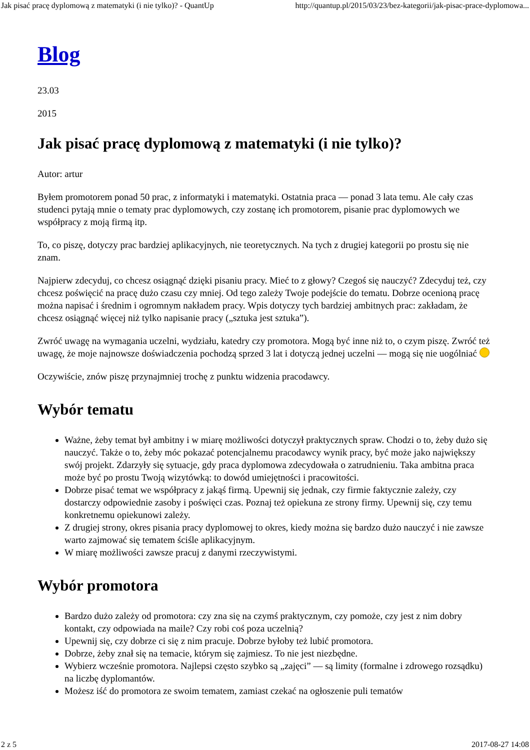Jak pisać pracę dyplomową z matematyki (i nie tylko)? - QuantUp http://quantup.pl/2015/03/23/bez-kategorii/jak-pisac-prace-dyplomowa...
Blog
23.03
2015
Jak pisać pracę dyplomową z matematyki (i nie tylko)?
Autor: artur
Byłem promotorem ponad 50 prac, z informatyki i matematyki. Ostatnia praca — ponad 3 lata temu. Ale cały czas studenci pytają mnie o tematy prac dyplomowych, czy zostanę ich promotorem, pisanie prac dyplomowych we współpracy z moją firmą itp.
To, co piszę, dotyczy prac bardziej aplikacyjnych, nie teoretycznych. Na tych z drugiej kategorii po prostu się nie znam.
Najpierw zdecyduj, co chcesz osiągnąć dzięki pisaniu pracy. Mieć to z głowy? Czegoś się nauczyć? Zdecyduj też, czy chcesz poświęcić na pracę dużo czasu czy mniej. Od tego zależy Twoje podejście do tematu. Dobrze ocenioną pracę można napisać i średnim i ogromnym nakładem pracy. Wpis dotyczy tych bardziej ambitnych prac: zakładam, że chcesz osiągnąć więcej niż tylko napisanie pracy („sztuka jest sztuka”).
Zwróć uwagę na wymagania uczelni, wydziału, katedry czy promotora. Mogą być inne niż to, o czym piszę. Zwróć też uwagę, że moje najnowsze doświadczenia pochodzą sprzed 3 lat i dotyczą jednej uczelni — mogą się nie uogólniać
Oczywiście, znów piszę przynajmniej trochę z punktu widzenia pracodawcy.
Wybór tematu
Ważne, żeby temat był ambitny i w miarę możliwości dotyczył praktycznych spraw. Chodzi o to, żeby dużo się nauczyć. Także o to, żeby móc pokazać potencjalnemu pracodawcy wynik pracy, być może jako największy swój projekt. Zdarzyły się sytuacje, gdy praca dyplomowa zdecydowała o zatrudnieniu. Taka ambitna praca może być po prostu Twoją wizytówką: to dowód umiejętności i pracowitości.
Dobrze pisać temat we współpracy z jakąś firmą. Upewnij się jednak, czy firmie faktycznie zależy, czy dostarczy odpowiednie zasoby i poświęci czas. Poznaj też opiekuna ze strony firmy. Upewnij się, czy temu konkretnemu opiekunowi zależy.
Z drugiej strony, okres pisania pracy dyplomowej to okres, kiedy można się bardzo dużo nauczyć i nie zawsze warto zajmować się tematem ściśle aplikacyjnym.
W miarę możliwości zawsze pracuj z danymi rzeczywistymi.
Wybór promotora
Bardzo dużo zależy od promotora: czy zna się na czymś praktycznym, czy pomoże, czy jest z nim dobry kontakt, czy odpowiada na maile? Czy robi coś poza uczelnią?
Upewnij się, czy dobrze ci się z nim pracuje. Dobrze byłoby też lubić promotora.
Dobrze, żeby znał się na temacie, którym się zajmiesz. To nie jest niezbędne.
Wybierz wcześnie promotora. Najlepsi często szybko są „zajęci” — są limity (formalne i zdrowego rozsądku) na liczbę dyplomantów.
Możesz iść do promotora ze swoim tematem, zamiast czekać na ogłoszenie puli tematów
2 z 5 2017-08-27 14:08